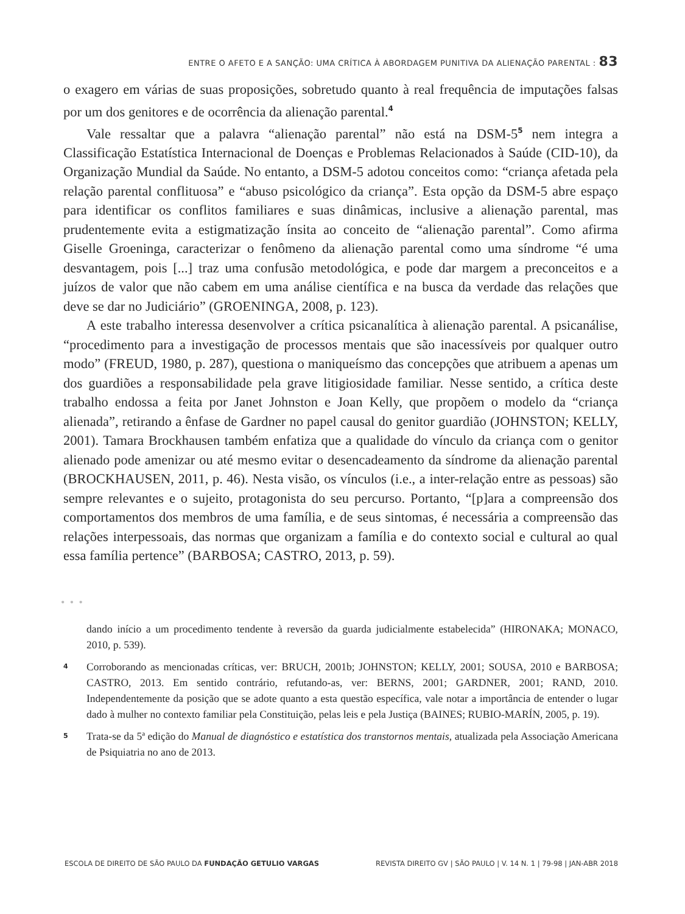ENTRE O AFETO E A SANÇÃO: UMA CRÍTICA À ABORDAGEM PUNITIVA DA ALIENAÇÃO PARENTAL : 83
o exagero em várias de suas proposições, sobretudo quanto à real frequência de imputações falsas por um dos genitores e de ocorrência da alienação parental.<sup>4</sup>
Vale ressaltar que a palavra “alienação parental” não está na DSM-5<sup>5</sup> nem integra a Classificação Estatística Internacional de Doenças e Problemas Relacionados à Saúde (CID-10), da Organização Mundial da Saúde. No entanto, a DSM-5 adotou conceitos como: “criança afetada pela relação parental conflituosa” e “abuso psicológico da criança”. Esta opção da DSM-5 abre espaço para identificar os conflitos familiares e suas dinâmicas, inclusive a alienação parental, mas prudentemente evita a estigmatização ínsita ao conceito de “alienação parental”. Como afirma Giselle Groeninga, caracterizar o fenômeno da alienação parental como uma síndrome “é uma desvantagem, pois [...] traz uma confusão metodológica, e pode dar margem a preconceitos e a juízos de valor que não cabem em uma análise científica e na busca da verdade das relações que deve se dar no Judiciário” (GROENINGA, 2008, p. 123).
A este trabalho interessa desenvolver a crítica psicanalítica à alienação parental. A psicanálise, “procedimento para a investigação de processos mentais que são inacessíveis por qualquer outro modo” (FREUD, 1980, p. 287), questiona o maniqueísmo das concepções que atribuem a apenas um dos guardiões a responsabilidade pela grave litigiosidade familiar. Nesse sentido, a crítica deste trabalho endossa a feita por Janet Johnston e Joan Kelly, que propõem o modelo da “criança alienada”, retirando a ênfase de Gardner no papel causal do genitor guardião (JOHNSTON; KELLY, 2001). Tamara Brockhausen também enfatiza que a qualidade do vínculo da criança com o genitor alienado pode amenizar ou até mesmo evitar o desencadeamento da síndrome da alienação parental (BROCKHAUSEN, 2011, p. 46). Nesta visão, os vínculos (i.e., a inter-relação entre as pessoas) são sempre relevantes e o sujeito, protagonista do seu percurso. Portanto, “[p]ara a compreensão dos comportamentos dos membros de uma família, e de seus sintomas, é necessária a compreensão das relações interpessoais, das normas que organizam a família e do contexto social e cultural ao qual essa família pertence” (BARBOSA; CASTRO, 2013, p. 59).
• • •
dando início a um procedimento tendente à reversão da guarda judicialmente estabelecida” (HIRONAKA; MONACO, 2010, p. 539).
4 Corroborando as mencionadas críticas, ver: BRUCH, 2001b; JOHNSTON; KELLY, 2001; SOUSA, 2010 e BARBOSA; CASTRO, 2013. Em sentido contrário, refutando-as, ver: BERNS, 2001; GARDNER, 2001; RAND, 2010. Independentemente da posição que se adote quanto a esta questão específica, vale notar a importância de entender o lugar dado à mulher no contexto familiar pela Constituição, pelas leis e pela Justiça (BAINES; RUBIO-MARÍN, 2005, p. 19).
5 Trata-se da 5ª edição do Manual de diagnóstico e estatística dos transtornos mentais, atualizada pela Associação Americana de Psiquiatria no ano de 2013.
ESCOLA DE DIREITO DE SÃO PAULO DA FUNDAÇÃO GETULIO VARGAS REVISTA DIREITO GV | SÃO PAULO | V. 14 N. 1 | 79-98 | JAN-ABR 2018